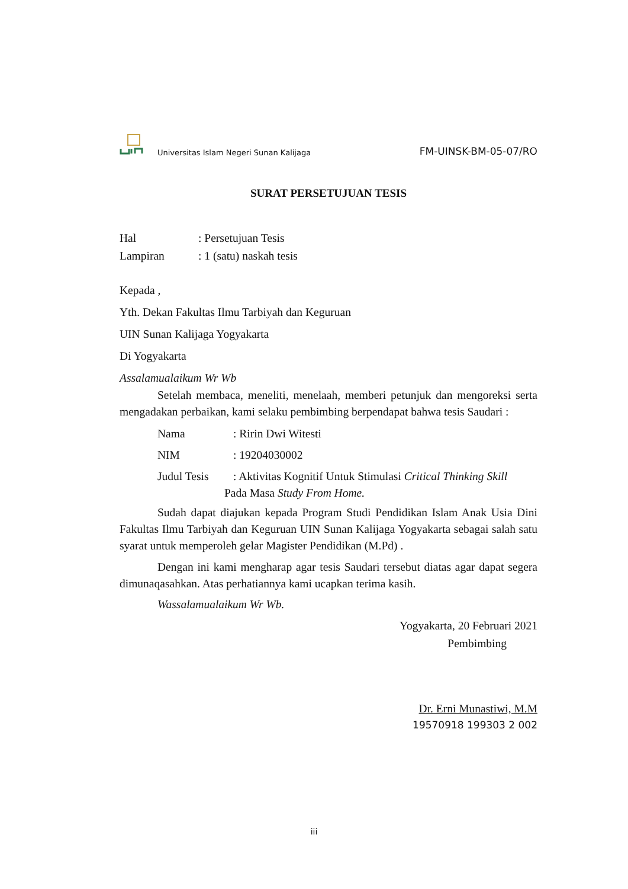Universitas Islam Negeri Sunan Kalijaga
FM-UINSK-BM-05-07/RO
SURAT PERSETUJUAN TESIS
Hal: Persetujuan Tesis
Lampiran: 1 (satu) naskah tesis
Kepada ,
Yth. Dekan Fakultas Ilmu Tarbiyah dan Keguruan
UIN Sunan Kalijaga Yogyakarta
Di Yogyakarta
Assalamualaikum Wr Wb
Setelah membaca, meneliti, menelaah, memberi petunjuk dan mengoreksi serta mengadakan perbaikan, kami selaku pembimbing berpendapat bahwa tesis Saudari :
Nama: Ririn Dwi Witesti
NIM: 19204030002
Judul Tesis: Aktivitas Kognitif Untuk Stimulasi Critical Thinking Skill
Pada Masa Study From Home.
Sudah dapat diajukan kepada Program Studi Pendidikan Islam Anak Usia Dini Fakultas Ilmu Tarbiyah dan Keguruan UIN Sunan Kalijaga Yogyakarta sebagai salah satu syarat untuk memperoleh gelar Magister Pendidikan (M.Pd) .
Dengan ini kami mengharap agar tesis Saudari tersebut diatas agar dapat segera dimunaqasahkan. Atas perhatiannya kami ucapkan terima kasih.
Wassalamualaikum Wr Wb.
Yogyakarta, 20 Februari 2021
Pembimbing
Dr. Erni Munastiwi, M.M
19570918 199303 2 002
iii